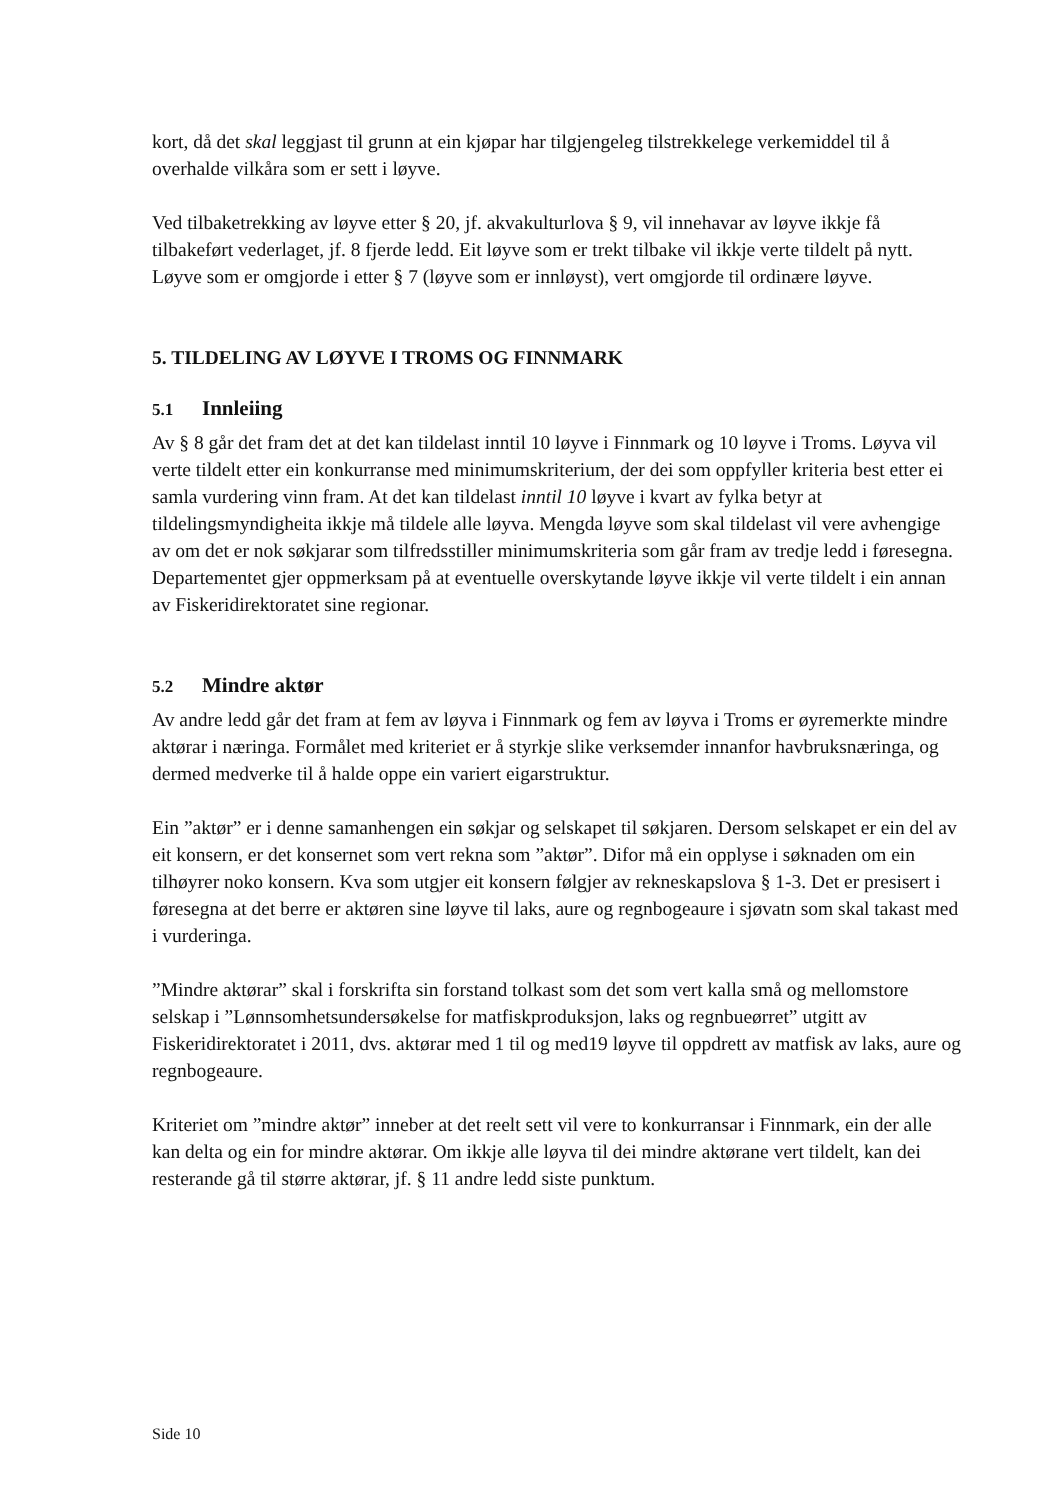kort, då det skal leggjast til grunn at ein kjøpar har tilgjengeleg tilstrekkelege verkemiddel til å overhalde vilkåra som er sett i løyve.
Ved tilbaketrekking av løyve etter § 20, jf. akvakulturlova § 9, vil innehavar av løyve ikkje få tilbakeført vederlaget, jf. 8 fjerde ledd. Eit løyve som er trekt tilbake vil ikkje verte tildelt på nytt. Løyve som er omgjorde i etter § 7 (løyve som er innløyst), vert omgjorde til ordinære løyve.
5. TILDELING AV LØYVE I TROMS OG FINNMARK
5.1 Innleiing
Av § 8 går det fram det at det kan tildelast inntil 10 løyve i Finnmark og 10 løyve i Troms. Løyva vil verte tildelt etter ein konkurranse med minimumskriterium, der dei som oppfyller kriteria best etter ei samla vurdering vinn fram. At det kan tildelast inntil 10 løyve i kvart av fylka betyr at tildelingsmyndigheita ikkje må tildele alle løyva. Mengda løyve som skal tildelast vil vere avhengige av om det er nok søkjarar som tilfredsstiller minimumskriteria som går fram av tredje ledd i føresegna. Departementet gjer oppmerksam på at eventuelle overskytande løyve ikkje vil verte tildelt i ein annan av Fiskeridirektoratet sine regionar.
5.2 Mindre aktør
Av andre ledd går det fram at fem av løyva i Finnmark og fem av løyva i Troms er øyremerkte mindre aktørar i næringa. Formålet med kriteriet er å styrkje slike verksemder innanfor havbruksnæringa, og dermed medverke til å halde oppe ein variert eigarstruktur.
Ein ”aktør” er i denne samanhengen ein søkjar og selskapet til søkjaren. Dersom selskapet er ein del av eit konsern, er det konsernet som vert rekna som ”aktør”. Difor må ein opplyse i søknaden om ein tilhøyrer noko konsern. Kva som utgjer eit konsern følgjer av rekneskapslova § 1-3. Det er presisert i føresegna at det berre er aktøren sine løyve til laks, aure og regnbogeaure i sjøvatn som skal takast med i vurderinga.
”Mindre aktørar” skal i forskrifta sin forstand tolkast som det som vert kalla små og mellomstore selskap i ”Lønnsomhetsundersøkelse for matfiskproduksjon, laks og regnbueørret” utgitt av Fiskeridirektoratet i 2011, dvs. aktørar med 1 til og med19 løyve til oppdrett av matfisk av laks, aure og regnbogeaure.
Kriteriet om ”mindre aktør” inneber at det reelt sett vil vere to konkurransar i Finnmark, ein der alle kan delta og ein for mindre aktørar. Om ikkje alle løyva til dei mindre aktørane vert tildelt, kan dei resterande gå til større aktørar, jf. § 11 andre ledd siste punktum.
Side 10